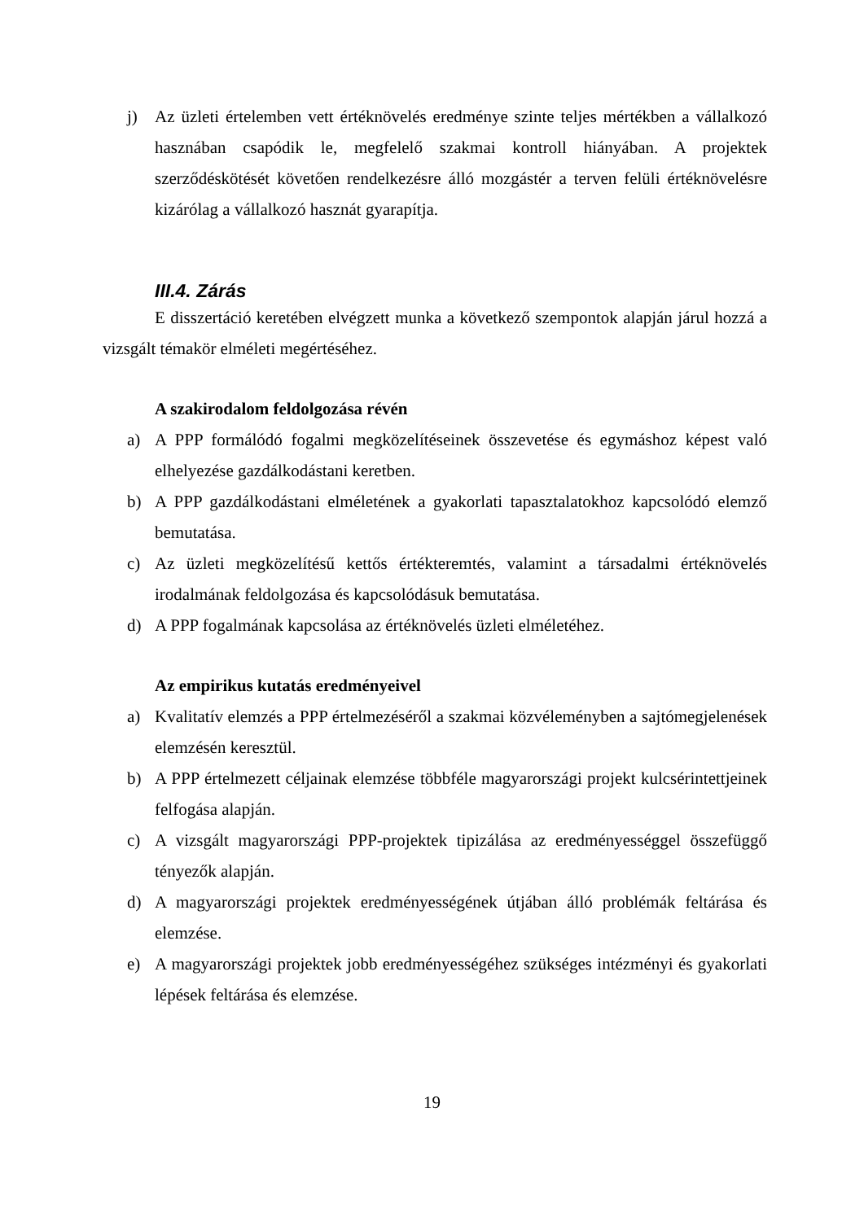j) Az üzleti értelemben vett értéknövelés eredménye szinte teljes mértékben a vállalkozó hasznában csapódik le, megfelelő szakmai kontroll hiányában. A projektek szerződéskötését követően rendelkezésre álló mozgástér a terven felüli értéknövelésre kizárólag a vállalkozó hasznát gyarapítja.
III.4. Zárás
E disszertáció keretében elvégzett munka a következő szempontok alapján járul hozzá a vizsgált témakör elméleti megértéséhez.
A szakirodalom feldolgozása révén
a) A PPP formálódó fogalmi megközelítéseinek összevetése és egymáshoz képest való elhelyezése gazdálkodástani keretben.
b) A PPP gazdálkodástani elméletének a gyakorlati tapasztalatokhoz kapcsolódó elemző bemutatása.
c) Az üzleti megközelítésű kettős értékteremtés, valamint a társadalmi értéknövelés irodalmának feldolgozása és kapcsolódásuk bemutatása.
d) A PPP fogalmának kapcsolása az értéknövelés üzleti elméletéhez.
Az empirikus kutatás eredményeivel
a) Kvalitatív elemzés a PPP értelmezéséről a szakmai közvéleményben a sajtómegjelenések elemzésén keresztül.
b) A PPP értelmezett céljainak elemzése többféle magyarországi projekt kulcsérintettjeinek felfogása alapján.
c) A vizsgált magyarországi PPP-projektek tipizálása az eredményességgel összefüggő tényezők alapján.
d) A magyarországi projektek eredményességének útjában álló problémák feltárása és elemzése.
e) A magyarországi projektek jobb eredményességéhez szükséges intézményi és gyakorlati lépések feltárása és elemzése.
19